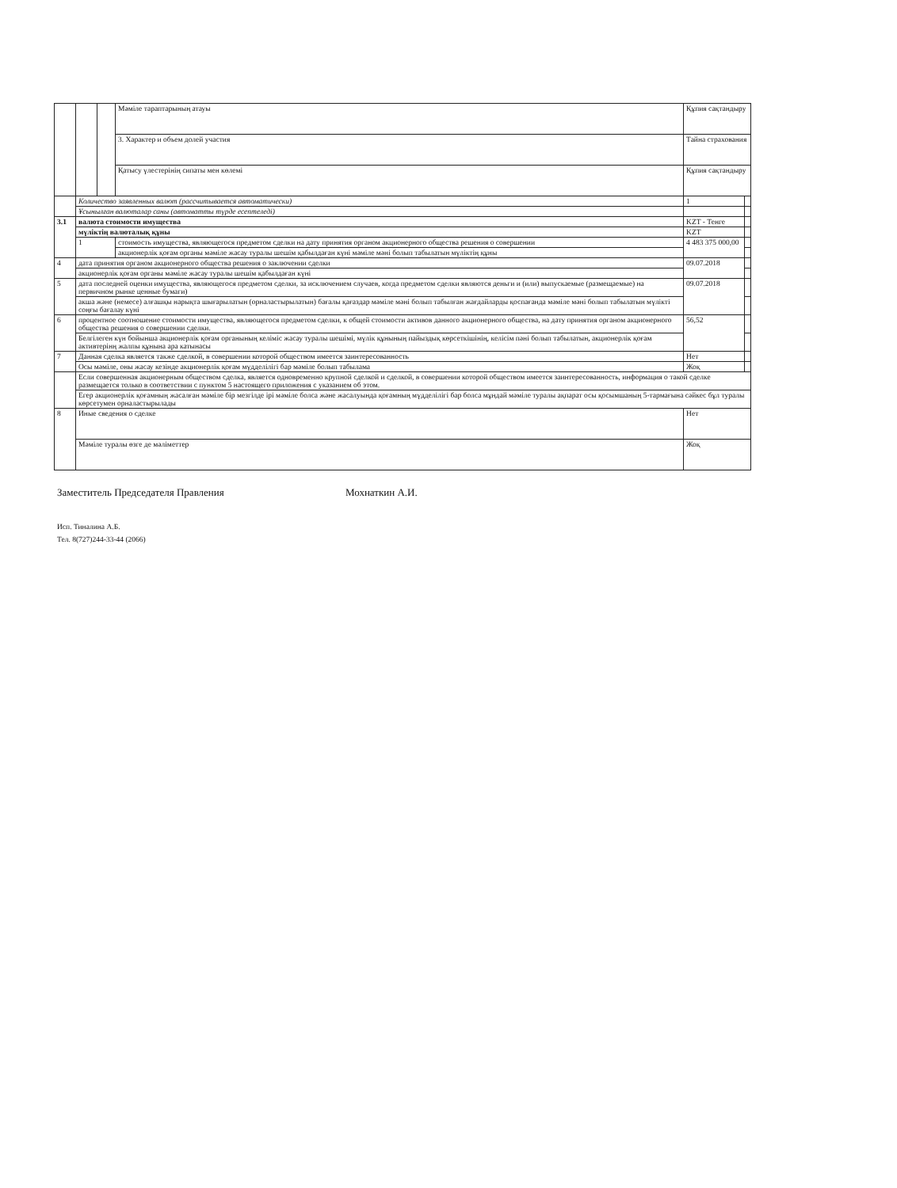| | | | Мәміле тараптарының атауы | Құпия сақтандыру | |
| | | | 3. Характер и объем долей участия | Тайна страхования | |
| | | | Қатысу үлестерінің сипаты мен көлемі | Құпия сақтандыру | |
| | Количество заявленных валют (рассчитывается автоматически) | | | 1 | |
| | Ұсынылған валюталар саны (автоматты түрде есептеледі) | | | | |
| 3.1 | валюта стоимости имущества | | | KZT - Тенге | |
| | мүліктің валюталық құны | | | KZT | |
| | 1 | | стоимость имущества, являющегося предметом сделки на дату принятия органом акционерного общества решения о совершении | 4 483 375 000,00 | |
| | | | акционерлік қоғам органы мәміле жасау туралы шешім қабылдаған күні мәміле мәні болып табылатын мүліктің құны | | |
| 4 | дата принятия органом акционерного общества решения о заключении сделки | | | 09.07.2018 | |
| | акционерлік қоғам органы мәміле жасау туралы шешім қабылдаған күні | | | | |
| 5 | дата последней оценки имущества, являющегося предметом сделки, за исключением случаев, когда предметом сделки являются деньги и (или) выпускаемые (размещаемые) на первичном рынке ценные бумаги) | | | 09.07.2018 | |
| | акша және (немесе) алғашқы нарықта шығарылатын (орналастырылатын) бағалы қағаздар мәміле мәні болып табылған жағдайларды қоспағанда мәміле мәні болып табылатын мүлікті соңғы бағалау күні | | | | |
| 6 | процентное соотношение стоимости имущества, являющегося предметом сделки, к общей стоимости активов данного акционерного общества, на дату принятия органом акционерного общества решения о совершении сделки. | | | 56,52 | |
| | Белгілеген күн бойынша акционерлік қоғам органының келіміс жасау туралы шешімі, мүлік құнының пайыздық көрсеткішінің, келісім пәні болып табылатын, акционерлік қоғам активтерінң жалпы құнына ара катынасы | | | | |
| 7 | Данная сделка является также сделкой, в совершении которой обществом имеется заинтересованность | | | Нет | |
| | Осы мәміле, оны жасау кезінде акционерлік қоғам мүдделілігі бар мәміле болып табылама | | | Жоқ | |
| | Если совершенная акционерным обществом сделка, является одновременно крупной сделкой и сделкой, в совершении которой обществом имеется заинтересованность, информация о такой сделке размещается только в соответствии с пунктом 5 настоящего приложения с указанием об этом. | | | | |
| | Егер акционерлік қоғамның жасалған мәміле бір мезгілде ірі мәміле болса және жасалуында қоғамның мүдделілігі бар болса мұндай мәміле туралы ақпарат осы қосымшаның 5-тармағына сәйкес бұл туралы көрсетумен орналастырылады | | | | |
| 8 | Иные сведения о сделке | | | Нет | |
| | Мәміле туралы өзге де мәліметтер | | | Жоқ | |
Заместитель Председателя Правления Мохнаткин А.И.
Исп. Тиналина А.Б.
Тел. 8(727)244-33-44 (2066)